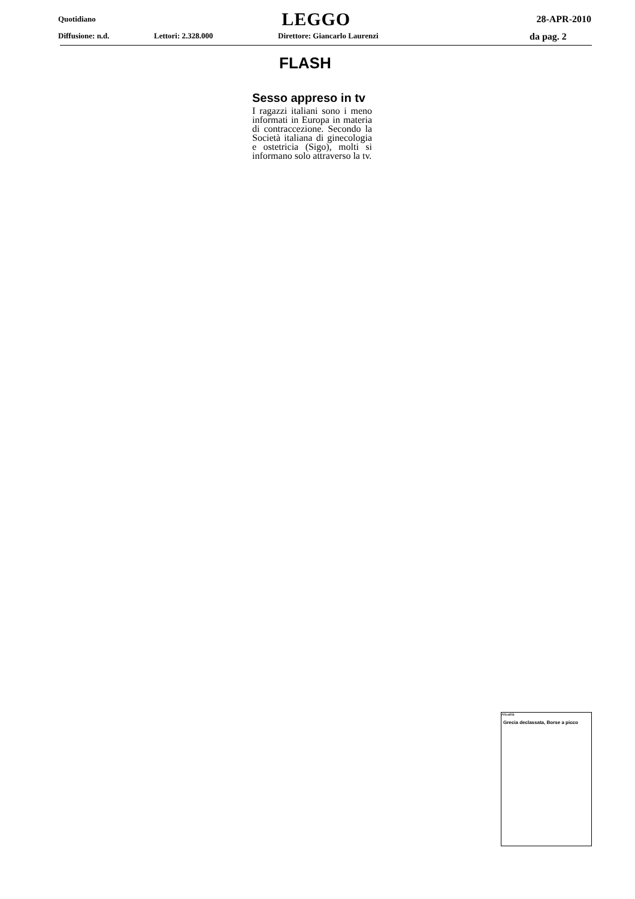Quotidiano LEGGO 28-APR-2010
Diffusione: n.d. Lettori: 2.328.000 Direttore: Giancarlo Laurenzi da pag. 2
FLASH
Sesso appreso in tv
I ragazzi italiani sono i meno informati in Europa in materia di contraccezione. Secondo la Società italiana di ginecologia e ostetricia (Sigo), molti si informano solo attraverso la tv.
Attualità
Grecia declassata, Borse a picco